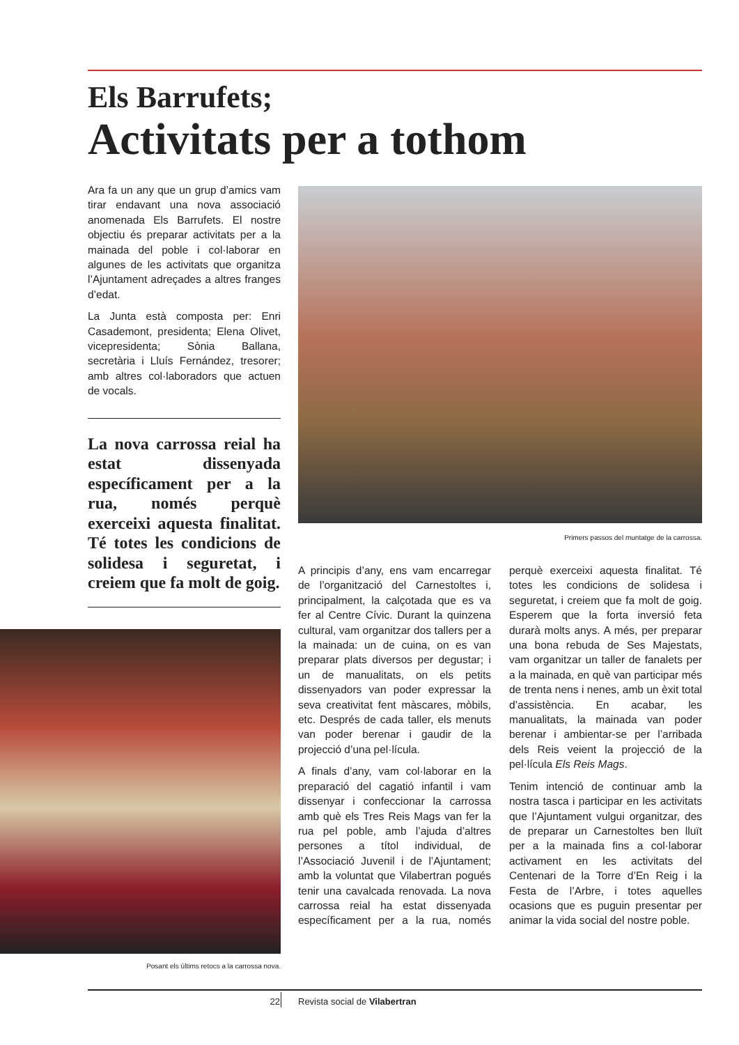Els Barrufets;
Activitats per a tothom
Ara fa un any que un grup d’amics vam tirar endavant una nova associació anomenada Els Barrufets. El nostre objectiu és preparar activitats per a la mainada del poble i col·laborar en algunes de les activitats que organitza l’Ajuntament adreçades a altres franges d’edat.
La Junta està composta per: Enri Casademont, presidenta; Elena Olivet, vicepresidenta; Sònia Ballana, secretària i Lluís Fernández, tresorer; amb altres col·laboradors que actuen de vocals.
La nova carrossa reial ha estat dissenyada específicament per a la rua, només perquè exerceixi aquesta finalitat. Té totes les condicions de solidesa i seguretat, i creiem que fa molt de goig.
Primers passos del muntatge de la carrossa.
Posant els últims retocs a la carrossa nova.
A principis d’any, ens vam encarregar de l’organització del Carnestoltes i, principalment, la calçotada que es va fer al Centre Cívic. Durant la quinzena cultural, vam organitzar dos tallers per a la mainada: un de cuina, on es van preparar plats diversos per degustar; i un de manualitats, on els petits dissenyadors van poder expressar la seva creativitat fent màscares, mòbils, etc. Després de cada taller, els menuts van poder berenar i gaudir de la projecció d’una pel·lícula.
A finals d’any, vam col·laborar en la preparació del cagatió infantil i vam dissenyar i confeccionar la carrossa amb què els Tres Reis Mags van fer la rua pel poble, amb l’ajuda d’altres persones a títol individual, de l’Associació Juvenil i de l’Ajuntament; amb la voluntat que Vilabertran pogués tenir una cavalcada renovada. La nova carrossa reial ha estat dissenyada específicament per a la rua, només perquè exerceixi aquesta finalitat. Té totes les condicions de solidesa i seguretat, i creiem que fa molt de goig. Esperem que la forta inversió feta durarà molts anys. A més, per preparar una bona rebuda de Ses Majestats, vam organitzar un taller de fanalets per a la mainada, en què van participar més de trenta nens i nenes, amb un èxit total d’assistència. En acabar, les manualitats, la mainada van poder berenar i ambientar-se per l’arribada dels Reis veient la projecció de la pel·lícula Els Reis Mags.
Tenim intenció de continuar amb la nostra tasca i participar en les activitats que l’Ajuntament vulgui organitzar, des de preparar un Carnestoltes ben lluït per a la mainada fins a col·laborar activament en les activitats del Centenari de la Torre d’En Reig i la Festa de l’Arbre, i totes aquelles ocasions que es puguin presentar per animar la vida social del nostre poble.
22 Revista social de Vilabertran